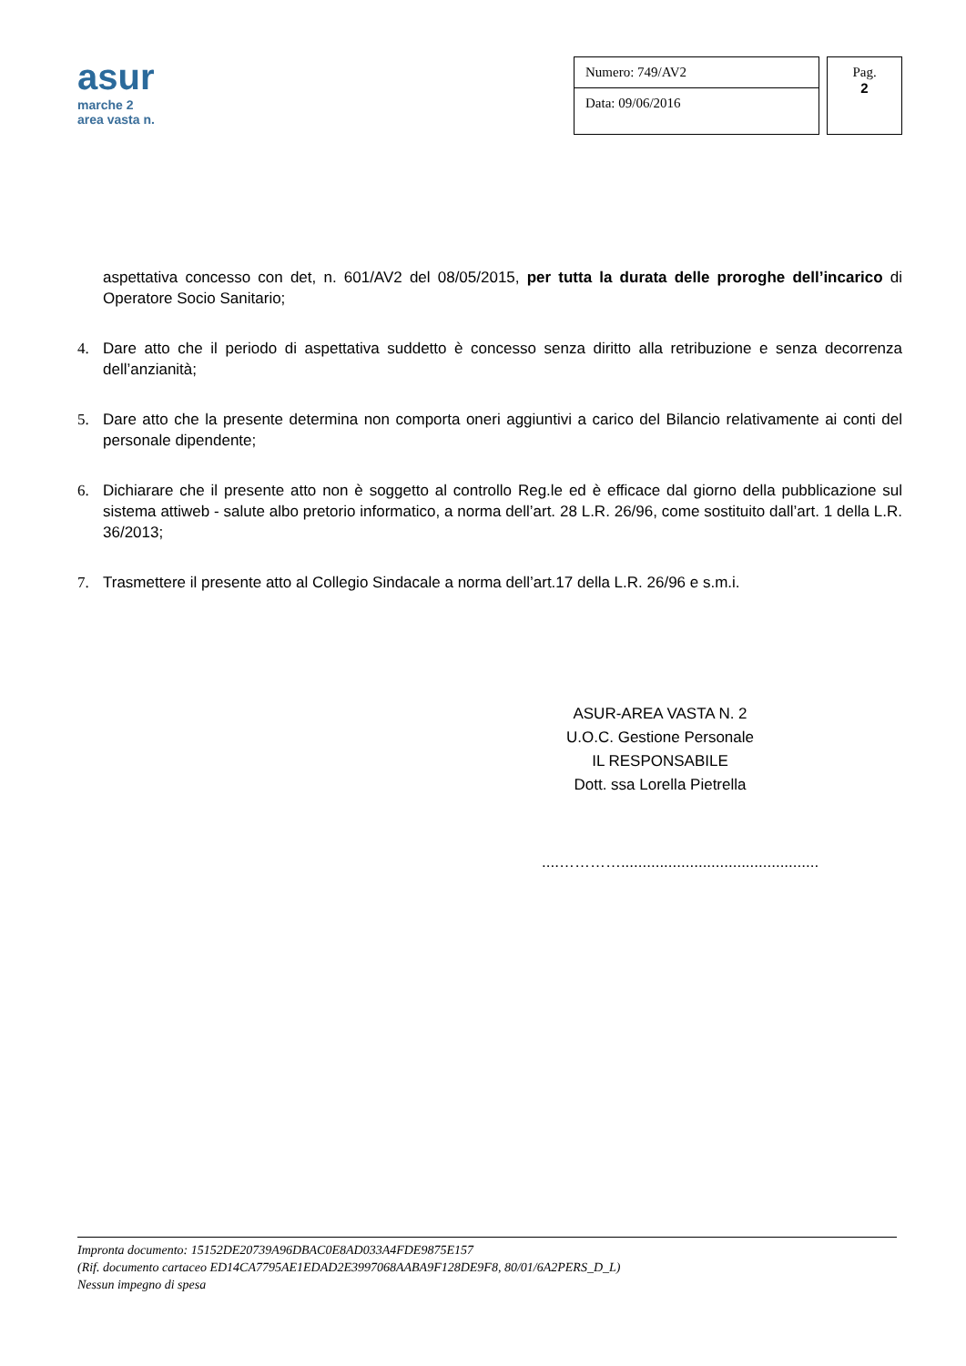asur
marche 2
area vasta n.
Numero: 749/AV2
Data: 09/06/2016
Pag.
2
aspettativa concesso con det, n. 601/AV2 del 08/05/2015, per tutta la durata delle proroghe dell’incarico di Operatore Socio Sanitario;
4. Dare atto che il periodo di aspettativa suddetto è concesso senza diritto alla retribuzione e senza decorrenza dell’anzianità;
5. Dare atto che la presente determina non comporta oneri aggiuntivi a carico del Bilancio relativamente ai conti del personale dipendente;
6. Dichiarare che il presente atto non è soggetto al controllo Reg.le ed è efficace dal giorno della pubblicazione sul sistema attiweb - salute albo pretorio informatico, a norma dell’art. 28 L.R. 26/96, come sostituito dall’art. 1 della L.R. 36/2013;
7. Trasmettere il presente atto al Collegio Sindacale a norma dell’art.17 della L.R. 26/96 e s.m.i.
ASUR-AREA VASTA N. 2
U.O.C. Gestione Personale
IL RESPONSABILE
Dott. ssa Lorella Pietrella
....…………..............................................
Impronta documento: 15152DE20739A96DBAC0E8AD033A4FDE9875E157
(Rif. documento cartaceo ED14CA7795AE1EDAD2E3997068AABA9F128DE9F8, 80/01/6A2PERS_D_L)
Nessun impegno di spesa